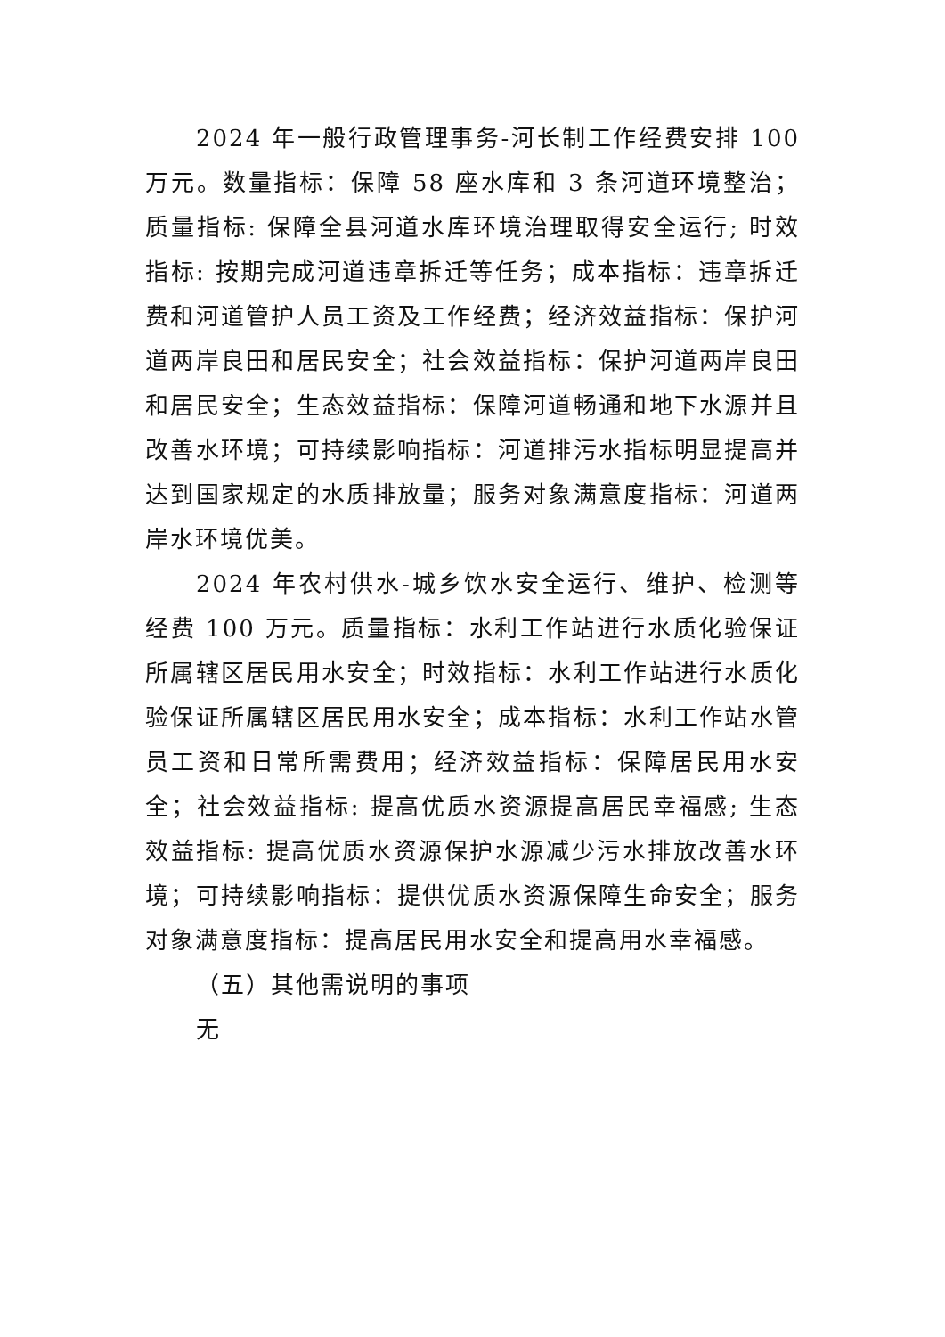2024 年一般行政管理事务-河长制工作经费安排 100 万元。数量指标：保障 58 座水库和 3 条河道环境整治；质量指标: 保障全县河道水库环境治理取得安全运行; 时效指标: 按期完成河道违章拆迁等任务；成本指标：违章拆迁费和河道管护人员工资及工作经费；经济效益指标：保护河道两岸良田和居民安全；社会效益指标：保护河道两岸良田和居民安全；生态效益指标：保障河道畅通和地下水源并且改善水环境；可持续影响指标：河道排污水指标明显提高并达到国家规定的水质排放量；服务对象满意度指标：河道两岸水环境优美。
2024 年农村供水-城乡饮水安全运行、维护、检测等经费 100 万元。质量指标：水利工作站进行水质化验保证所属辖区居民用水安全；时效指标：水利工作站进行水质化验保证所属辖区居民用水安全；成本指标：水利工作站水管员工资和日常所需费用；经济效益指标：保障居民用水安全；社会效益指标: 提高优质水资源提高居民幸福感; 生态效益指标: 提高优质水资源保护水源减少污水排放改善水环境；可持续影响指标：提供优质水资源保障生命安全；服务对象满意度指标：提高居民用水安全和提高用水幸福感。
（五）其他需说明的事项
无